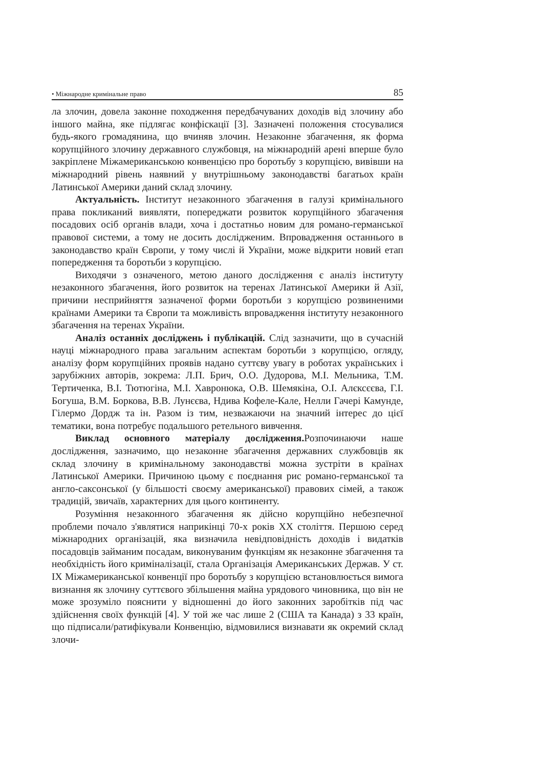• Міжнародне кримінальне право 85
ла злочин, довела законне походження передбачуваних доходів від злочину або іншого майна, яке підлягає конфіскації [3]. Зазначені положення стосувалися будь-якого громадянина, що вчиняв злочин. Незаконне збагачення, як форма корупційного злочину державного службовця, на міжнародній арені вперше було закріплене Міжамериканською конвенцією про боротьбу з корупцією, вивівши на міжнародний рівень наявний у внутрішньому законодавстві багатьох країн Латинської Америки даний склад злочину.
Актуальність. Інститут незаконного збагачення в галузі кримінального права покликаний виявляти, попереджати розвиток корупційного збагачення посадових осіб органів влади, хоча і достатньо новим для романо-германської правової системи, а тому не досить дослідженим. Впровадження останнього в законодавство країн Європи, у тому числі й України, може відкрити новий етап попередження та боротьби з корупцією.
Виходячи з означеного, метою даного дослідження є аналіз інституту незаконного збагачення, його розвиток на теренах Латинської Америки й Азії, причини несприйняття зазначеної форми боротьби з корупцією розвиненими країнами Америки та Європи та можливість впровадження інституту незаконного збагачення на теренах України.
Аналіз останніх досліджень і публікацій. Слід зазначити, що в сучасній науці міжнародного права загальним аспектам боротьби з корупцією, огляду, аналізу форм корупційних проявів надано суттєву увагу в роботах українських і зарубіжних авторів, зокрема: Л.П. Брич, О.О. Дудорова, М.І. Мельника, Т.М. Тертиченка, В.І. Тютюгіна, М.І. Хавронюка, О.В. Шемякіна, О.І. Алєксєєва, Г.І. Богуша, В.М. Боркова, В.В. Лунєєва, Ндива Кофеле-Кале, Нелли Гачері Камунде, Гілермо Дордж та ін. Разом із тим, незважаючи на значний інтерес до цієї тематики, вона потребує подальшого ретельного вивчення.
Виклад основного матеріалу дослідження. Розпочинаючи наше дослідження, зазначимо, що незаконне збагачення державних службовців як склад злочину в кримінальному законодавстві можна зустріти в країнах Латинської Америки. Причиною цьому є поєднання рис романо-германської та англо-саксонської (у більшості своєму американської) правових сімей, а також традицій, звичаїв, характерних для цього континенту.
Розуміння незаконного збагачення як дійсно корупційно небезпечної проблеми почало з'являтися наприкінці 70-х років XX століття. Першою серед міжнародних організацій, яка визначила невідповідність доходів і видатків посадовців займаним посадам, виконуваним функціям як незаконне збагачення та необхідність його криміналізації, стала Організація Американських Держав. У ст. IX Міжамериканської конвенції про боротьбу з корупцією встановлюється вимога визнання як злочину суттєвого збільшення майна урядового чиновника, що він не може зрозуміло пояснити у відношенні до його законних заробітків під час здійснення своїх функцій [4]. У той же час лише 2 (США та Канада) з 33 країн, що підписали/ратифікували Конвенцію, відмовилися визнавати як окремий склад злочи-